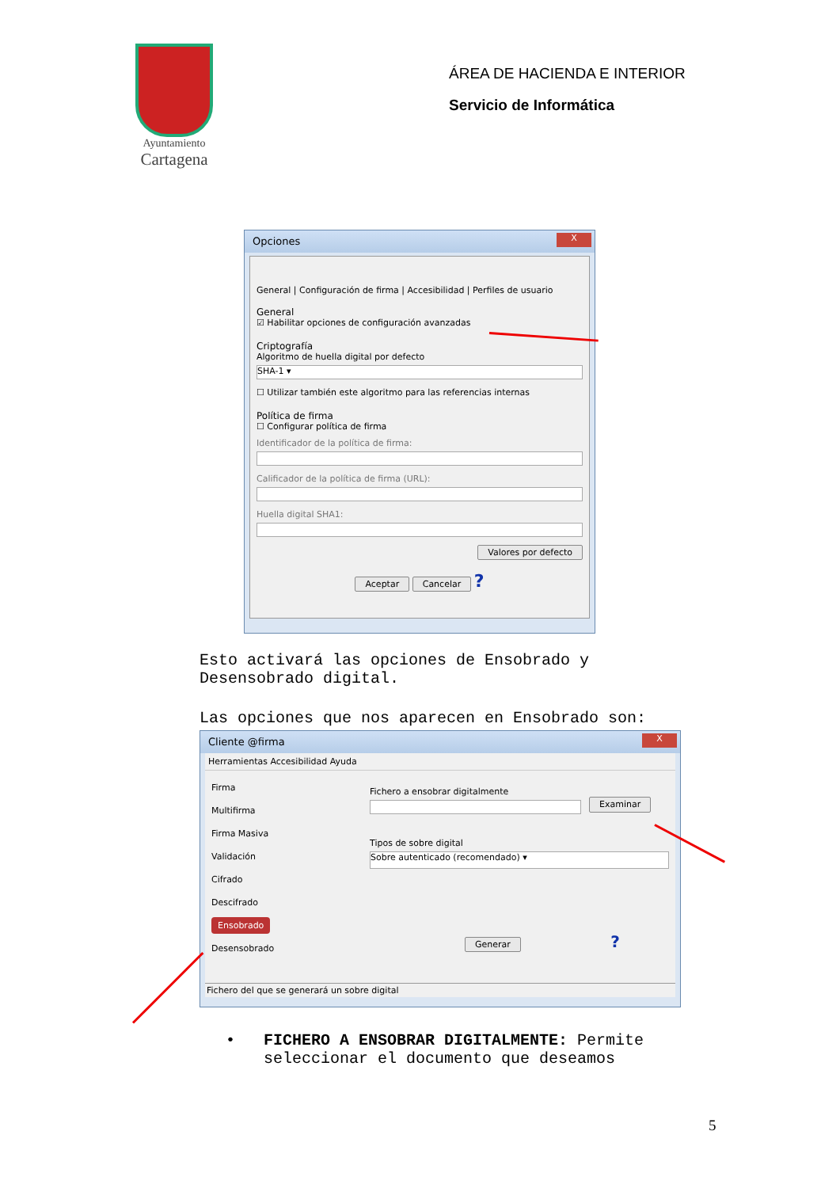Ayuntamiento
Cartagena
ÁREA DE HACIENDA E INTERIOR
Servicio de Informática
Opciones
X
General | Configuración de firma | Accesibilidad | Perfiles de usuario
General
☑ Habilitar opciones de configuración avanzadas
Criptografía
Algoritmo de huella digital por defecto
SHA-1 ▾
☐ Utilizar también este algoritmo para las referencias internas
Política de firma
☐ Configurar política de firma
Identificador de la política de firma:
Calificador de la política de firma (URL):
Huella digital SHA1:
Valores por defecto
Aceptar Cancelar ?
Esto activará las opciones de Ensobrado y
Desensobrado digital.
Las opciones que nos aparecen en Ensobrado son:
Cliente @firma
X
Herramientas Accesibilidad Ayuda
Firma
Multifirma
Firma Masiva
Validación
Cifrado
Descifrado
Ensobrado
Desensobrado
Fichero a ensobrar digitalmente
Examinar
Tipos de sobre digital
Sobre autenticado (recomendado) ▾
Generar ?
Fichero del que se generará un sobre digital
• FICHERO A ENSOBRAR DIGITALMENTE: Permite
seleccionar el documento que deseamos
5